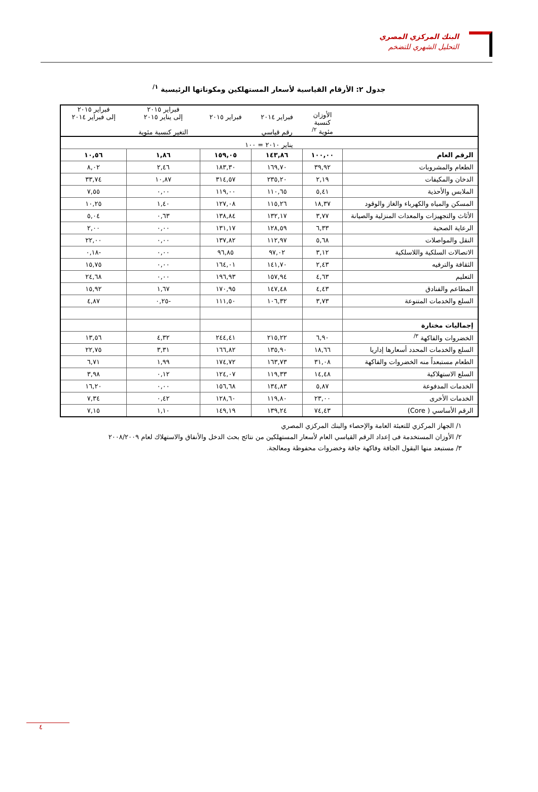البنك المركزي المصري
التحليل الشهري للتضخم
جدول ٢: الأرقام القياسية لأسعار المستهلكين ومكوناتها الرئيسية <sup>١/</sup>
| | الأوزان كنسبة مئوية <sup>٢/</sup> | فبراير ٢٠١٤ رقم قياسي | فبراير ٢٠١٥ | فبراير ٢٠١٥ إلى يناير ٢٠١٥ التغير كنسبة مئوية | فبراير ٢٠١٥ إلى فبراير ٢٠١٤ |
| --- | --- | --- | --- | --- | --- |
| يناير ٢٠١٠ = ١٠٠ | | | | | |
| الرقم العام | ١٠٠,٠٠ | ١٤٣,٨٦ | ١٥٩,٠٥ | ١,٨٦ | ١٠,٥٦ |
| الطعام والمشروبات | ٣٩,٩٢ | ١٦٩,٧٠ | ١٨٣,٣٠ | ٢,٤٦ | ٨,٠٢ |
| الدخان والمكيفات | ٢,١٩ | ٢٣٥,٢٠ | ٣١٤,٥٧ | ١٠,٨٧ | ٣٣,٧٤ |
| الملابس والأحذية | ٥,٤١ | ١١٠,٦٥ | ١١٩,٠٠ | ٠,٠٠ | ٧,٥٥ |
| المسكن والمياه والكهرباء والغاز والوقود | ١٨,٣٧ | ١١٥,٢٦ | ١٢٧,٠٨ | ١,٤٠ | ١٠,٢٥ |
| الأثاث والتجهيزات والمعدات المنزلية والصيانة | ٣,٧٧ | ١٣٢,١٧ | ١٣٨,٨٤ | ٠,٦٣ | ٥,٠٤ |
| الرعاية الصحية | ٦,٣٣ | ١٢٨,٥٩ | ١٣١,١٧ | ٠,٠٠ | ٢,٠٠ |
| النقل والمواصلات | ٥,٦٨ | ١١٢,٩٧ | ١٣٧,٨٢ | ٠,٠٠ | ٢٢,٠٠ |
| الاتصالات السلكية واللاسلكية | ٣,١٢ | ٩٧,٠٢ | ٩٦,٨٥ | ٠,٠٠ | -٠,١٨ |
| الثقافة والترفيه | ٢,٤٣ | ١٤١,٧٠ | ١٦٤,٠١ | ٠,٠٠ | ١٥,٧٥ |
| التعليم | ٤,٦٣ | ١٥٧,٩٤ | ١٩٦,٩٣ | ٠,٠٠ | ٢٤,٦٨ |
| المطاعم والفنادق | ٤,٤٣ | ١٤٧,٤٨ | ١٧٠,٩٥ | ١,٦٧ | ١٥,٩٢ |
| السلع والخدمات المتنوعة | ٣,٧٣ | ١٠٦,٣٢ | ١١١,٥٠ | -٠,٢٥ | ٤,٨٧ |
| إجماليات مختارة | | | | | |
| الخضروات والفاكهة <sup>٣/</sup> | ٦,٩٠ | ٢١٥,٢٢ | ٢٤٤,٤١ | ٤,٣٢ | ١٣,٥٦ |
| السلع والخدمات المحدد أسعارها إداريا | ١٨,٦٦ | ١٣٥,٩٠ | ١٦٦,٨٢ | ٣,٣١ | ٢٢,٧٥ |
| الطعام مستبعداً منه الخضروات والفاكهة | ٣١,٠٨ | ١٦٣,٧٣ | ١٧٤,٧٢ | ١,٩٩ | ٦,٧١ |
| السلع الاستهلاكية | ١٤,٤٨ | ١١٩,٣٣ | ١٢٤,٠٧ | ٠,١٢ | ٣,٩٨ |
| الخدمات المدفوعة | ٥,٨٧ | ١٣٤,٨٣ | ١٥٦,٦٨ | ٠,٠٠ | ١٦,٢٠ |
| الخدمات الأخرى | ٢٣,٠٠ | ١١٩,٨٠ | ١٢٨,٦٠ | ٠,٤٢ | ٧,٣٤ |
| الرقم الأساسي ( Core) | ٧٤,٤٣ | ١٣٩,٢٤ | ١٤٩,١٩ | ١,١٠ | ٧,١٥ |
١/ الجهاز المركزي للتعبئة العامة والإحصاء والبنك المركزي المصري
٢/ الأوزان المستخدمة فى إعداد الرقم القياسي العام لأسعار المستهلكين من نتائج بحث الدخل والأنفاق والاستهلاك لعام ٢٠٠٨/٢٠٠٩
٣/ مستبعد منها البقول الجافة وفاكهة جافة وخضروات محفوظة ومعالجة.
٤